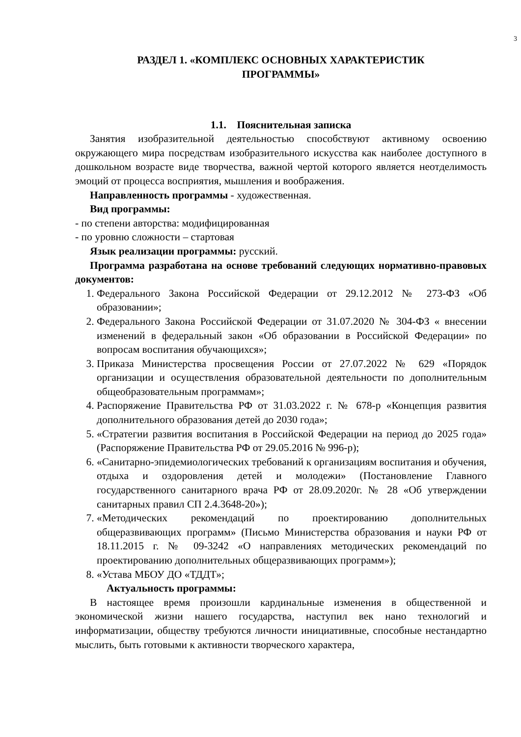3
РАЗДЕЛ 1. «КОМПЛЕКС ОСНОВНЫХ ХАРАКТЕРИСТИК
ПРОГРАММЫ»
1.1. Пояснительная записка
Занятия изобразительной деятельностью способствуют активному освоению окружающего мира посредствам изобразительного искусства как наиболее доступного в дошкольном возрасте виде творчества, важной чертой которого является неотделимость эмоций от процесса восприятия, мышления и воображения.
Направленность программы - художественная.
Вид программы:
- по степени авторства: модифицированная
- по уровню сложности – стартовая
Язык реализации программы: русский.
Программа разработана на основе требований следующих нормативно-правовых документов:
1. Федерального Закона Российской Федерации от 29.12.2012 № 273-ФЗ «Об образовании»;
2. Федерального Закона Российской Федерации от 31.07.2020 № 304-ФЗ « внесении изменений в федеральный закон «Об образовании в Российской Федерации» по вопросам воспитания обучающихся»;
3. Приказа Министерства просвещения России от 27.07.2022 № 629 «Порядок организации и осуществления образовательной деятельности по дополнительным общеобразовательным программам»;
4. Распоряжение Правительства РФ от 31.03.2022 г. № 678-р «Концепция развития дополнительного образования детей до 2030 года»;
5. «Стратегии развития воспитания в Российской Федерации на период до 2025 года» (Распоряжение Правительства РФ от 29.05.2016 № 996-р);
6. «Санитарно-эпидемиологических требований к организациям воспитания и обучения, отдыха и оздоровления детей и молодежи» (Постановление Главного государственного санитарного врача РФ от 28.09.2020г. № 28 «Об утверждении санитарных правил СП 2.4.3648-20»);
7. «Методических рекомендаций по проектированию дополнительных общеразвивающих программ» (Письмо Министерства образования и науки РФ от 18.11.2015 г. № 09-3242 «О направлениях методических рекомендаций по проектированию дополнительных общеразвивающих программ»);
8. «Устава МБОУ ДО «ТДДТ»;
Актуальность программы:
В настоящее время произошли кардинальные изменения в общественной и экономической жизни нашего государства, наступил век нано технологий и информатизации, обществу требуются личности инициативные, способные нестандартно мыслить, быть готовыми к активности творческого характера,